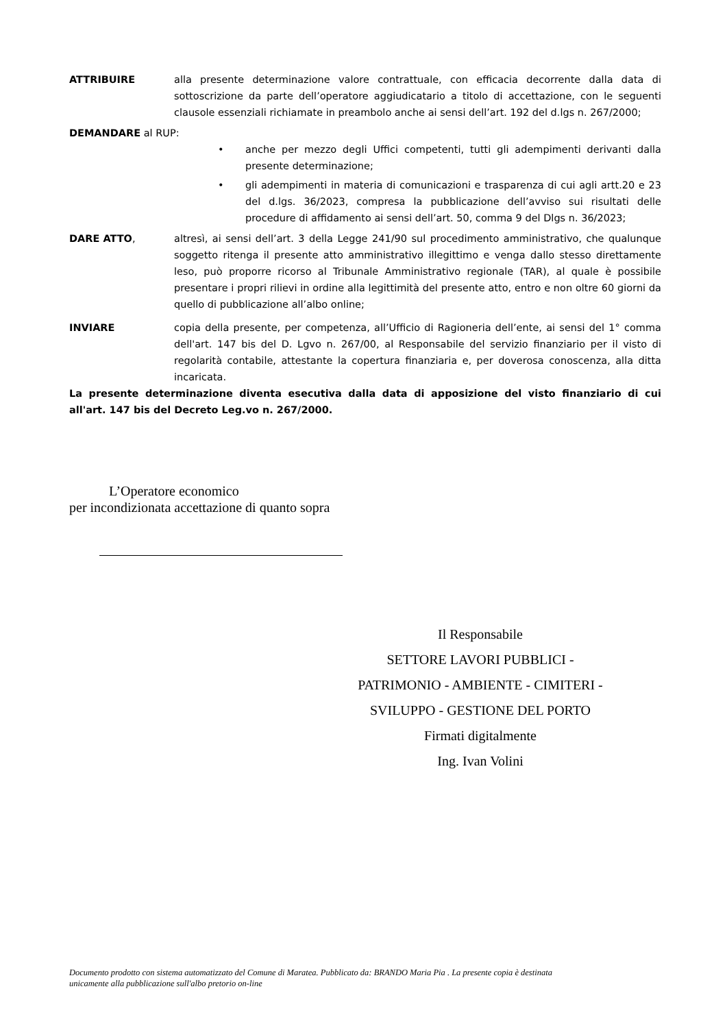ATTRIBUIRE alla presente determinazione valore contrattuale, con efficacia decorrente dalla data di sottoscrizione da parte dell’operatore aggiudicatario a titolo di accettazione, con le seguenti clausole essenziali richiamate in preambolo anche ai sensi dell’art. 192 del d.lgs n. 267/2000;
DEMANDARE al RUP:
• anche per mezzo degli Uffici competenti, tutti gli adempimenti derivanti dalla presente determinazione;
• gli adempimenti in materia di comunicazioni e trasparenza di cui agli artt.20 e 23 del d.lgs. 36/2023, compresa la pubblicazione dell’avviso sui risultati delle procedure di affidamento ai sensi dell’art. 50, comma 9 del Dlgs n. 36/2023;
DARE ATTO, altresì, ai sensi dell’art. 3 della Legge 241/90 sul procedimento amministrativo, che qualunque soggetto ritenga il presente atto amministrativo illegittimo e venga dallo stesso direttamente leso, può proporre ricorso al Tribunale Amministrativo regionale (TAR), al quale è possibile presentare i propri rilievi in ordine alla legittimità del presente atto, entro e non oltre 60 giorni da quello di pubblicazione all’albo online;
INVIARE copia della presente, per competenza, all’Ufficio di Ragioneria dell’ente, ai sensi del 1° comma dell'art. 147 bis del D. Lgvo n. 267/00, al Responsabile del servizio finanziario per il visto di regolarità contabile, attestante la copertura finanziaria e, per doverosa conoscenza, alla ditta incaricata.
La presente determinazione diventa esecutiva dalla data di apposizione del visto finanziario di cui all'art. 147 bis del Decreto Leg.vo n. 267/2000.
L’Operatore economico
per incondizionata accettazione di quanto sopra
Il Responsabile
SETTORE LAVORI PUBBLICI -
PATRIMONIO - AMBIENTE - CIMITERI -
SVILUPPO - GESTIONE DEL PORTO
Firmati digitalmente
Ing. Ivan Volini
Documento prodotto con sistema automatizzato del Comune di Maratea. Pubblicato da: BRANDO Maria Pia . La presente copia è destinata
unicamente alla pubblicazione sull'albo pretorio on-line